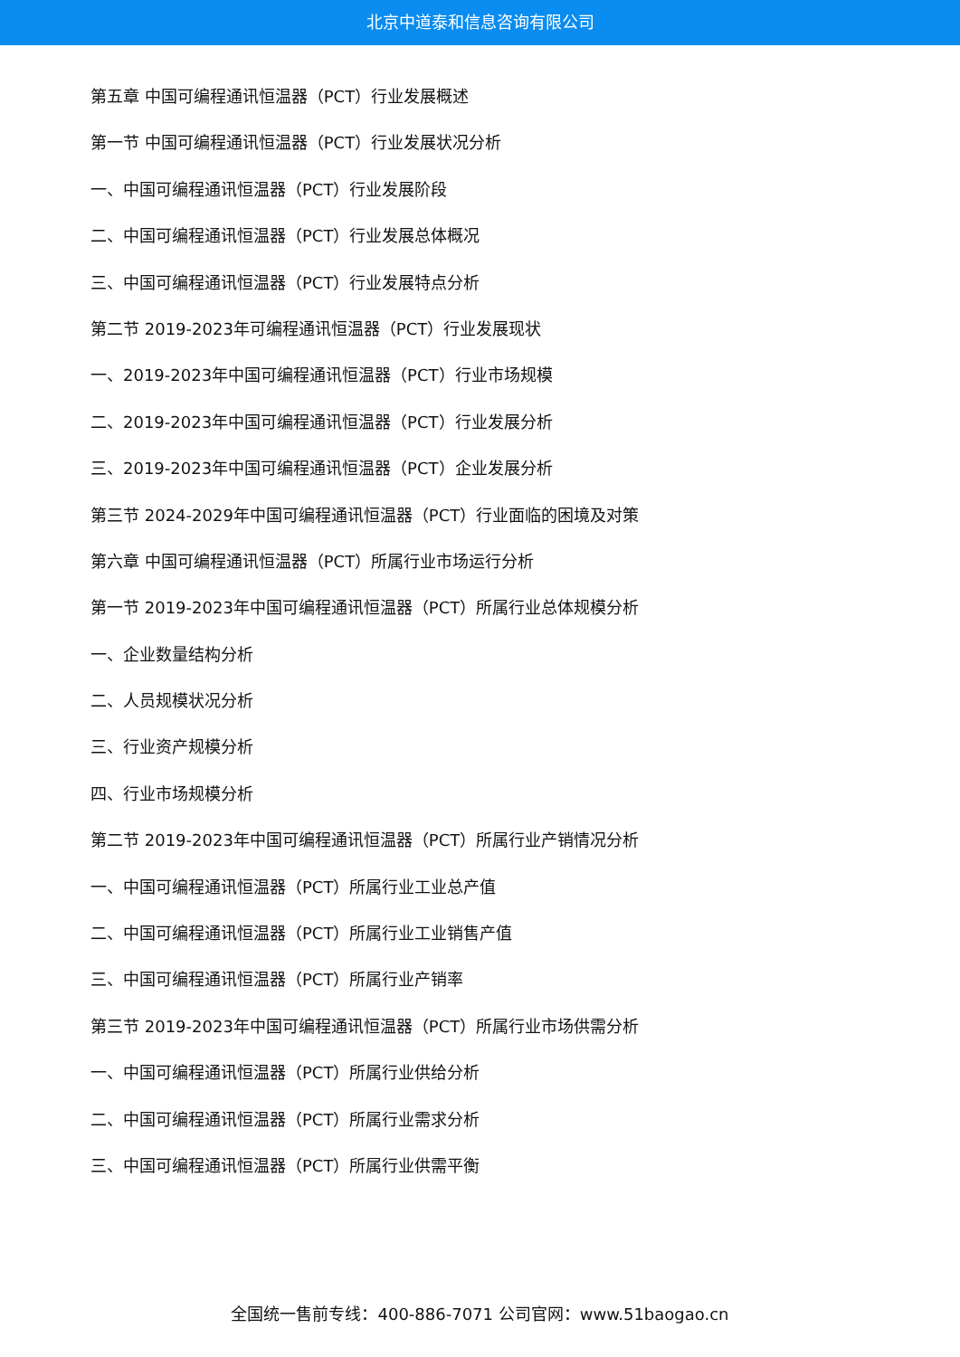北京中道泰和信息咨询有限公司
第五章 中国可编程通讯恒温器（PCT）行业发展概述
第一节 中国可编程通讯恒温器（PCT）行业发展状况分析
一、中国可编程通讯恒温器（PCT）行业发展阶段
二、中国可编程通讯恒温器（PCT）行业发展总体概况
三、中国可编程通讯恒温器（PCT）行业发展特点分析
第二节 2019-2023年可编程通讯恒温器（PCT）行业发展现状
一、2019-2023年中国可编程通讯恒温器（PCT）行业市场规模
二、2019-2023年中国可编程通讯恒温器（PCT）行业发展分析
三、2019-2023年中国可编程通讯恒温器（PCT）企业发展分析
第三节 2024-2029年中国可编程通讯恒温器（PCT）行业面临的困境及对策
第六章 中国可编程通讯恒温器（PCT）所属行业市场运行分析
第一节 2019-2023年中国可编程通讯恒温器（PCT）所属行业总体规模分析
一、企业数量结构分析
二、人员规模状况分析
三、行业资产规模分析
四、行业市场规模分析
第二节 2019-2023年中国可编程通讯恒温器（PCT）所属行业产销情况分析
一、中国可编程通讯恒温器（PCT）所属行业工业总产值
二、中国可编程通讯恒温器（PCT）所属行业工业销售产值
三、中国可编程通讯恒温器（PCT）所属行业产销率
第三节 2019-2023年中国可编程通讯恒温器（PCT）所属行业市场供需分析
一、中国可编程通讯恒温器（PCT）所属行业供给分析
二、中国可编程通讯恒温器（PCT）所属行业需求分析
三、中国可编程通讯恒温器（PCT）所属行业供需平衡
全国统一售前专线：400-886-7071 公司官网：www.51baogao.cn